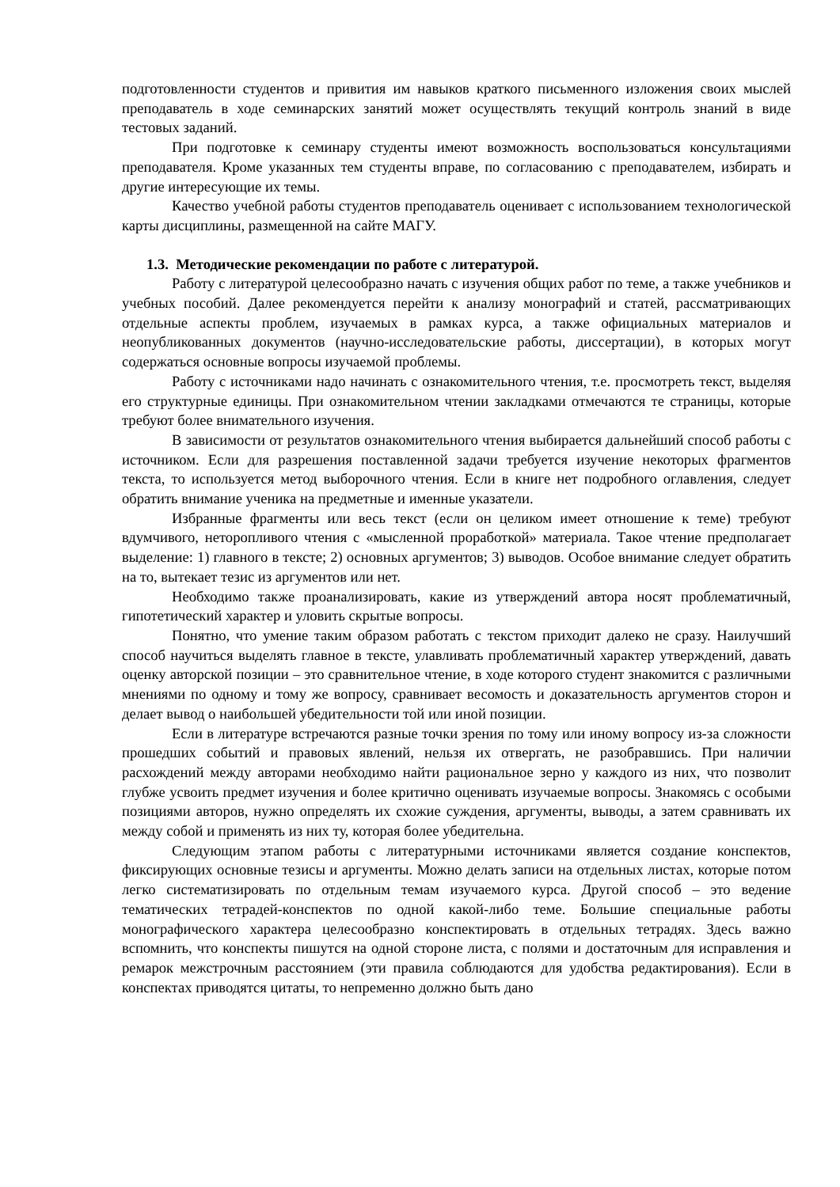подготовленности студентов и привития им навыков краткого письменного изложения своих мыслей преподаватель в ходе семинарских занятий может осуществлять текущий контроль знаний в виде тестовых заданий.
При подготовке к семинару студенты имеют возможность воспользоваться консультациями преподавателя. Кроме указанных тем студенты вправе, по согласованию с преподавателем, избирать и другие интересующие их темы.
Качество учебной работы студентов преподаватель оценивает с использованием технологической карты дисциплины, размещенной на сайте МАГУ.
1.3. Методические рекомендации по работе с литературой.
Работу с литературой целесообразно начать с изучения общих работ по теме, а также учебников и учебных пособий. Далее рекомендуется перейти к анализу монографий и статей, рассматривающих отдельные аспекты проблем, изучаемых в рамках курса, а также официальных материалов и неопубликованных документов (научно-исследовательские работы, диссертации), в которых могут содержаться основные вопросы изучаемой проблемы.
Работу с источниками надо начинать с ознакомительного чтения, т.е. просмотреть текст, выделяя его структурные единицы. При ознакомительном чтении закладками отмечаются те страницы, которые требуют более внимательного изучения.
В зависимости от результатов ознакомительного чтения выбирается дальнейший способ работы с источником. Если для разрешения поставленной задачи требуется изучение некоторых фрагментов текста, то используется метод выборочного чтения. Если в книге нет подробного оглавления, следует обратить внимание ученика на предметные и именные указатели.
Избранные фрагменты или весь текст (если он целиком имеет отношение к теме) требуют вдумчивого, неторопливого чтения с «мысленной проработкой» материала. Такое чтение предполагает выделение: 1) главного в тексте; 2) основных аргументов; 3) выводов. Особое внимание следует обратить на то, вытекает тезис из аргументов или нет.
Необходимо также проанализировать, какие из утверждений автора носят проблематичный, гипотетический характер и уловить скрытые вопросы.
Понятно, что умение таким образом работать с текстом приходит далеко не сразу. Наилучший способ научиться выделять главное в тексте, улавливать проблематичный характер утверждений, давать оценку авторской позиции – это сравнительное чтение, в ходе которого студент знакомится с различными мнениями по одному и тому же вопросу, сравнивает весомость и доказательность аргументов сторон и делает вывод о наибольшей убедительности той или иной позиции.
Если в литературе встречаются разные точки зрения по тому или иному вопросу из-за сложности прошедших событий и правовых явлений, нельзя их отвергать, не разобравшись. При наличии расхождений между авторами необходимо найти рациональное зерно у каждого из них, что позволит глубже усвоить предмет изучения и более критично оценивать изучаемые вопросы. Знакомясь с особыми позициями авторов, нужно определять их схожие суждения, аргументы, выводы, а затем сравнивать их между собой и применять из них ту, которая более убедительна.
Следующим этапом работы с литературными источниками является создание конспектов, фиксирующих основные тезисы и аргументы. Можно делать записи на отдельных листах, которые потом легко систематизировать по отдельным темам изучаемого курса. Другой способ – это ведение тематических тетрадей-конспектов по одной какой-либо теме. Большие специальные работы монографического характера целесообразно конспектировать в отдельных тетрадях. Здесь важно вспомнить, что конспекты пишутся на одной стороне листа, с полями и достаточным для исправления и ремарок межстрочным расстоянием (эти правила соблюдаются для удобства редактирования). Если в конспектах приводятся цитаты, то непременно должно быть дано